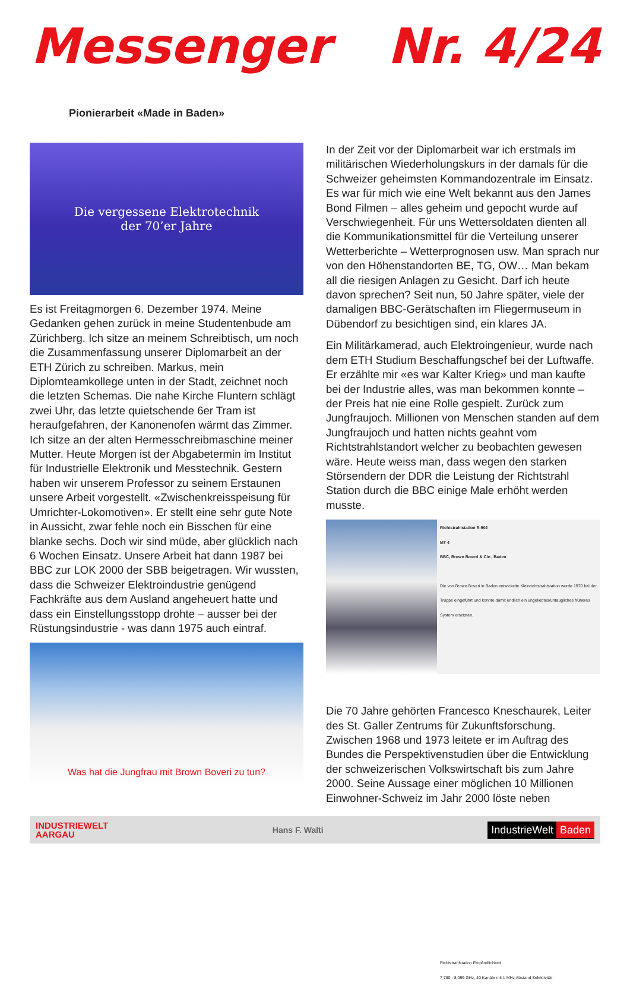Messenger Nr. 4/24
Pionierarbeit «Made in Baden»
Die vergessene Elektrotechnik
der 70’er Jahre
Es ist Freitagmorgen 6. Dezember 1974. Meine Gedanken gehen zurück in meine Studentenbude am Zürichberg. Ich sitze an meinem Schreibtisch, um noch die Zusammenfassung unserer Diplomarbeit an der ETH Zürich zu schreiben. Markus, mein Diplomteamkollege unten in der Stadt, zeichnet noch die letzten Schemas. Die nahe Kirche Fluntern schlägt zwei Uhr, das letzte quietschende 6er Tram ist heraufgefahren, der Kanonenofen wärmt das Zimmer. Ich sitze an der alten Hermesschreibmaschine meiner Mutter. Heute Morgen ist der Abgabetermin im Institut für Industrielle Elektronik und Messtechnik. Gestern haben wir unserem Professor zu seinem Erstaunen unsere Arbeit vorgestellt. «Zwischenkreisspeisung für Umrichter-Lokomotiven». Er stellt eine sehr gute Note in Aussicht, zwar fehle noch ein Bisschen für eine blanke sechs. Doch wir sind müde, aber glücklich nach 6 Wochen Einsatz. Unsere Arbeit hat dann 1987 bei BBC zur LOK 2000 der SBB beigetragen. Wir wussten, dass die Schweizer Elektroindustrie genügend Fachkräfte aus dem Ausland angeheuert hatte und dass ein Einstellungsstopp drohte – ausser bei der Rüstungsindustrie - was dann 1975 auch eintraf.
Was hat die Jungfrau mit Brown Boveri zu tun?
In der Zeit vor der Diplomarbeit war ich erstmals im militärischen Wiederholungskurs in der damals für die Schweizer geheimsten Kommandozentrale im Einsatz. Es war für mich wie eine Welt bekannt aus den James Bond Filmen – alles geheim und gepocht wurde auf Verschwiegenheit. Für uns Wettersoldaten dienten all die Kommunikationsmittel für die Verteilung unserer Wetterberichte – Wetterprognosen usw. Man sprach nur von den Höhenstandorten BE, TG, OW… Man bekam all die riesigen Anlagen zu Gesicht. Darf ich heute davon sprechen? Seit nun, 50 Jahre später, viele der damaligen BBC-Gerätschaften im Fliegermuseum in Dübendorf zu besichtigen sind, ein klares JA.
Ein Militärkamerad, auch Elektroingenieur, wurde nach dem ETH Studium Beschaffungschef bei der Luftwaffe. Er erzählte mir «es war Kalter Krieg» und man kaufte bei der Industrie alles, was man bekommen konnte – der Preis hat nie eine Rolle gespielt. Zurück zum Jungfraujoch. Millionen von Menschen standen auf dem Jungfraujoch und hatten nichts geahnt vom Richtstrahlstandort welcher zu beobachten gewesen wäre. Heute weiss man, dass wegen den starken Störsendern der DDR die Leistung der Richtstrahl Station durch die BBC einige Male erhöht werden musste.
Richtstrahlstation R-902
MT 4
BBC, Brown Boveri & Cie., Baden
Die von Brown Boveri in Baden entwickelte Kleinrichtstrahlstation wurde 1970 bei der Truppe eingeführt und konnte damit endlich ein ungeliebtes/untaugliches früheres System ersetzten.
Richtstrahlstation Empfindlichkeit
7,780 - 8,099 GHz, 40 Kanäle mit 1 MHz Abstand Selektivität
Die 70 Jahre gehörten Francesco Kneschaurek, Leiter des St. Galler Zentrums für Zukunftsforschung. Zwischen 1968 und 1973 leitete er im Auftrag des Bundes die Perspektivenstudien über die Entwicklung der schweizerischen Volkswirtschaft bis zum Jahre 2000. Seine Aussage einer möglichen 10 Millionen Einwohner-Schweiz im Jahr 2000 löste neben
INDUSTRIEWELT
AARGAU
Hans F. Walti
IndustrieWelt Baden